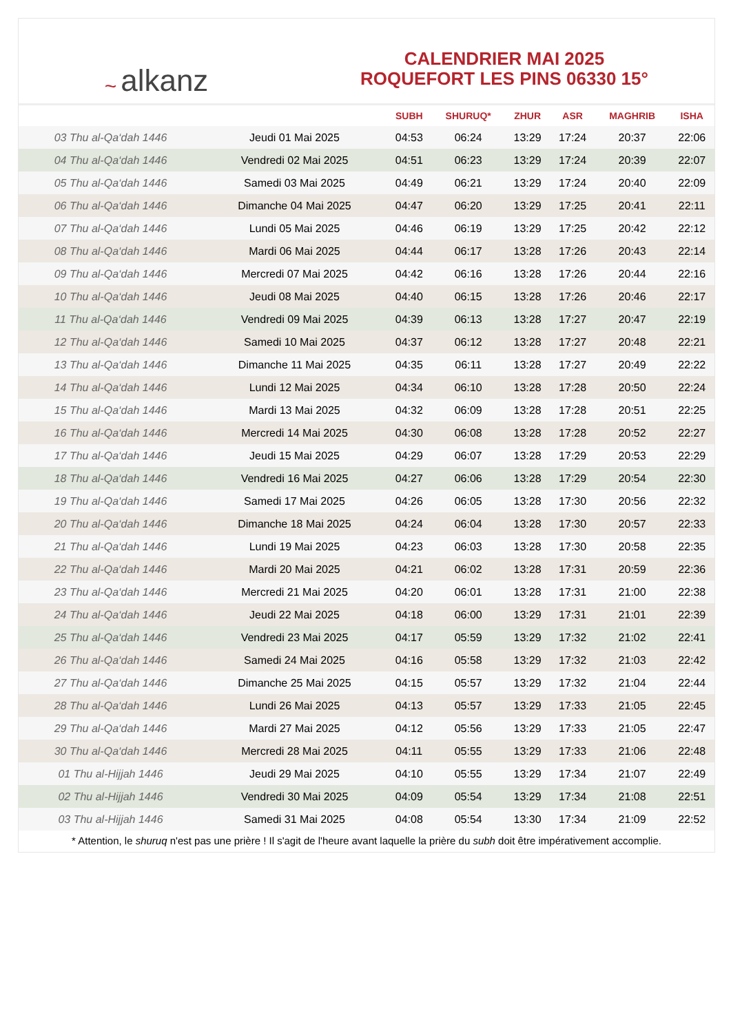~ alkanz
CALENDRIER MAI 2025
ROQUEFORT LES PINS 06330 15°
| | | SUBH | SHURUQ* | ZHUR | ASR | MAGHRIB | ISHA |
| --- | --- | --- | --- | --- | --- | --- | --- |
| 03 Thu al-Qa‘dah 1446 | Jeudi 01 Mai 2025 | 04:53 | 06:24 | 13:29 | 17:24 | 20:37 | 22:06 |
| 04 Thu al-Qa‘dah 1446 | Vendredi 02 Mai 2025 | 04:51 | 06:23 | 13:29 | 17:24 | 20:39 | 22:07 |
| 05 Thu al-Qa‘dah 1446 | Samedi 03 Mai 2025 | 04:49 | 06:21 | 13:29 | 17:24 | 20:40 | 22:09 |
| 06 Thu al-Qa‘dah 1446 | Dimanche 04 Mai 2025 | 04:47 | 06:20 | 13:29 | 17:25 | 20:41 | 22:11 |
| 07 Thu al-Qa‘dah 1446 | Lundi 05 Mai 2025 | 04:46 | 06:19 | 13:29 | 17:25 | 20:42 | 22:12 |
| 08 Thu al-Qa‘dah 1446 | Mardi 06 Mai 2025 | 04:44 | 06:17 | 13:28 | 17:26 | 20:43 | 22:14 |
| 09 Thu al-Qa‘dah 1446 | Mercredi 07 Mai 2025 | 04:42 | 06:16 | 13:28 | 17:26 | 20:44 | 22:16 |
| 10 Thu al-Qa‘dah 1446 | Jeudi 08 Mai 2025 | 04:40 | 06:15 | 13:28 | 17:26 | 20:46 | 22:17 |
| 11 Thu al-Qa‘dah 1446 | Vendredi 09 Mai 2025 | 04:39 | 06:13 | 13:28 | 17:27 | 20:47 | 22:19 |
| 12 Thu al-Qa‘dah 1446 | Samedi 10 Mai 2025 | 04:37 | 06:12 | 13:28 | 17:27 | 20:48 | 22:21 |
| 13 Thu al-Qa‘dah 1446 | Dimanche 11 Mai 2025 | 04:35 | 06:11 | 13:28 | 17:27 | 20:49 | 22:22 |
| 14 Thu al-Qa‘dah 1446 | Lundi 12 Mai 2025 | 04:34 | 06:10 | 13:28 | 17:28 | 20:50 | 22:24 |
| 15 Thu al-Qa‘dah 1446 | Mardi 13 Mai 2025 | 04:32 | 06:09 | 13:28 | 17:28 | 20:51 | 22:25 |
| 16 Thu al-Qa‘dah 1446 | Mercredi 14 Mai 2025 | 04:30 | 06:08 | 13:28 | 17:28 | 20:52 | 22:27 |
| 17 Thu al-Qa‘dah 1446 | Jeudi 15 Mai 2025 | 04:29 | 06:07 | 13:28 | 17:29 | 20:53 | 22:29 |
| 18 Thu al-Qa‘dah 1446 | Vendredi 16 Mai 2025 | 04:27 | 06:06 | 13:28 | 17:29 | 20:54 | 22:30 |
| 19 Thu al-Qa‘dah 1446 | Samedi 17 Mai 2025 | 04:26 | 06:05 | 13:28 | 17:30 | 20:56 | 22:32 |
| 20 Thu al-Qa‘dah 1446 | Dimanche 18 Mai 2025 | 04:24 | 06:04 | 13:28 | 17:30 | 20:57 | 22:33 |
| 21 Thu al-Qa‘dah 1446 | Lundi 19 Mai 2025 | 04:23 | 06:03 | 13:28 | 17:30 | 20:58 | 22:35 |
| 22 Thu al-Qa‘dah 1446 | Mardi 20 Mai 2025 | 04:21 | 06:02 | 13:28 | 17:31 | 20:59 | 22:36 |
| 23 Thu al-Qa‘dah 1446 | Mercredi 21 Mai 2025 | 04:20 | 06:01 | 13:28 | 17:31 | 21:00 | 22:38 |
| 24 Thu al-Qa‘dah 1446 | Jeudi 22 Mai 2025 | 04:18 | 06:00 | 13:29 | 17:31 | 21:01 | 22:39 |
| 25 Thu al-Qa‘dah 1446 | Vendredi 23 Mai 2025 | 04:17 | 05:59 | 13:29 | 17:32 | 21:02 | 22:41 |
| 26 Thu al-Qa‘dah 1446 | Samedi 24 Mai 2025 | 04:16 | 05:58 | 13:29 | 17:32 | 21:03 | 22:42 |
| 27 Thu al-Qa‘dah 1446 | Dimanche 25 Mai 2025 | 04:15 | 05:57 | 13:29 | 17:32 | 21:04 | 22:44 |
| 28 Thu al-Qa‘dah 1446 | Lundi 26 Mai 2025 | 04:13 | 05:57 | 13:29 | 17:33 | 21:05 | 22:45 |
| 29 Thu al-Qa‘dah 1446 | Mardi 27 Mai 2025 | 04:12 | 05:56 | 13:29 | 17:33 | 21:05 | 22:47 |
| 30 Thu al-Qa‘dah 1446 | Mercredi 28 Mai 2025 | 04:11 | 05:55 | 13:29 | 17:33 | 21:06 | 22:48 |
| 01 Thu al-Hijjah 1446 | Jeudi 29 Mai 2025 | 04:10 | 05:55 | 13:29 | 17:34 | 21:07 | 22:49 |
| 02 Thu al-Hijjah 1446 | Vendredi 30 Mai 2025 | 04:09 | 05:54 | 13:29 | 17:34 | 21:08 | 22:51 |
| 03 Thu al-Hijjah 1446 | Samedi 31 Mai 2025 | 04:08 | 05:54 | 13:30 | 17:34 | 21:09 | 22:52 |
* Attention, le shuruq n'est pas une prière ! Il s'agit de l'heure avant laquelle la prière du subh doit être impérativement accomplie.